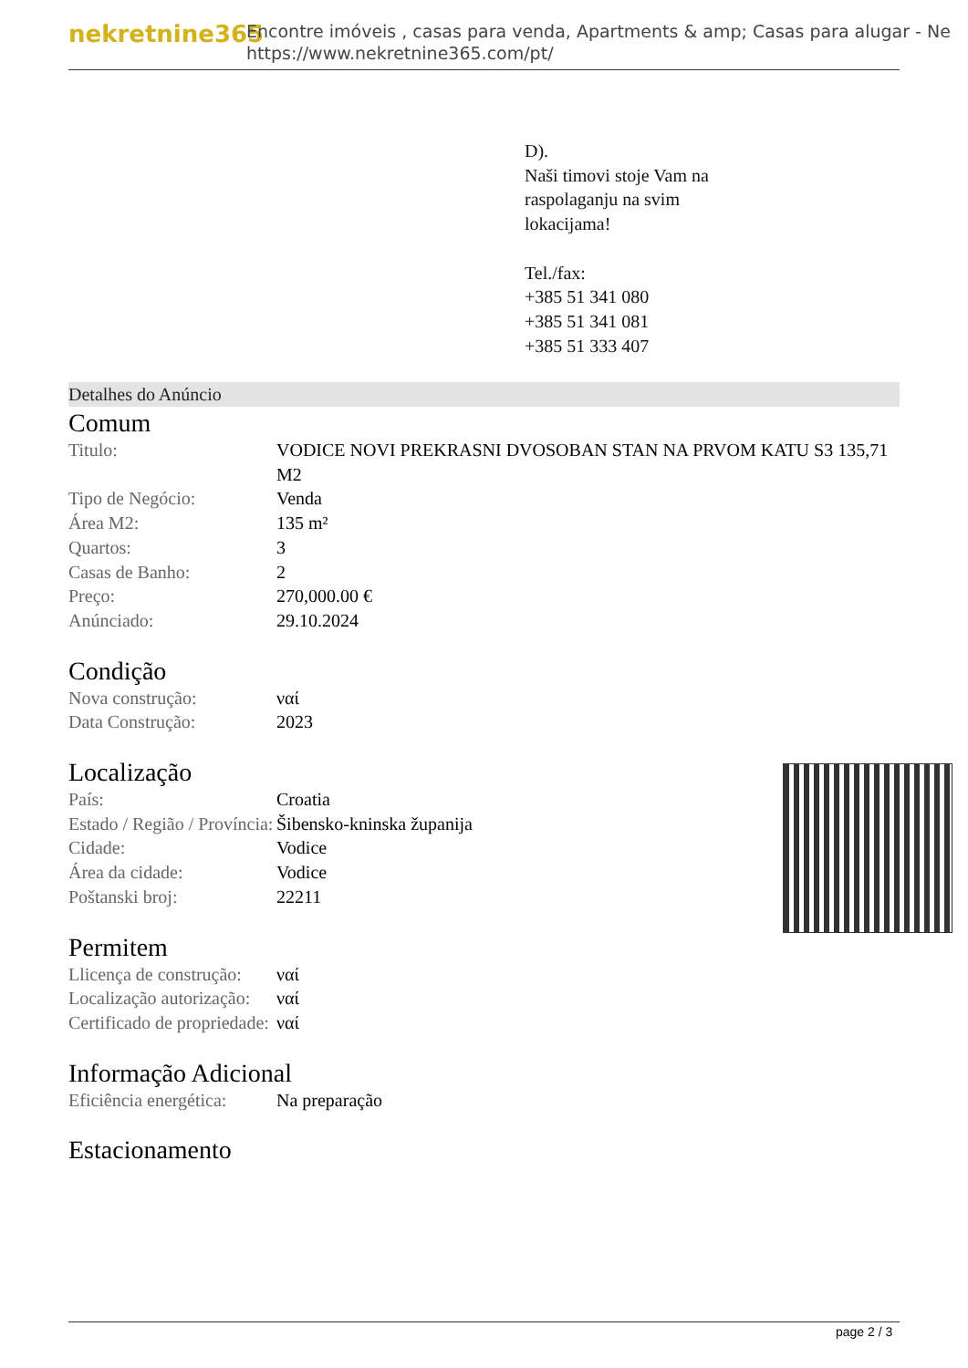nekretnine365
Encontre imóveis , casas para venda, Apartments & amp; Casas para alugar - Ne
https://www.nekretnine365.com/pt/
D).
Naši timovi stoje Vam na
raspolaganju na svim
lokacijama!
Tel./fax:
+385 51 341 080
+385 51 341 081
+385 51 333 407
Detalhes do Anúncio
Comum
| Titulo: | VODICE NOVI PREKRASNI DVOSOBAN STAN NA PRVOM KATU S3 135,71 M2 |
| Tipo de Negócio: | Venda |
| Área M2: | 135 m² |
| Quartos: | 3 |
| Casas de Banho: | 2 |
| Preço: | 270,000.00 € |
| Anúnciado: | 29.10.2024 |
Condição
| Nova construção: | ναί |
| Data Construção: | 2023 |
Localização
| País: | Croatia |
| Estado / Região / Província: | Šibensko-kninska županija |
| Cidade: | Vodice |
| Área da cidade: | Vodice |
| Poštanski broj: | 22211 |
Permitem
| Llicença de construção: | ναί |
| Localização autorização: | ναί |
| Certificado de propriedade: | ναί |
Informação Adicional
| Eficiência energética: | Na preparação |
Estacionamento
page 2 / 3